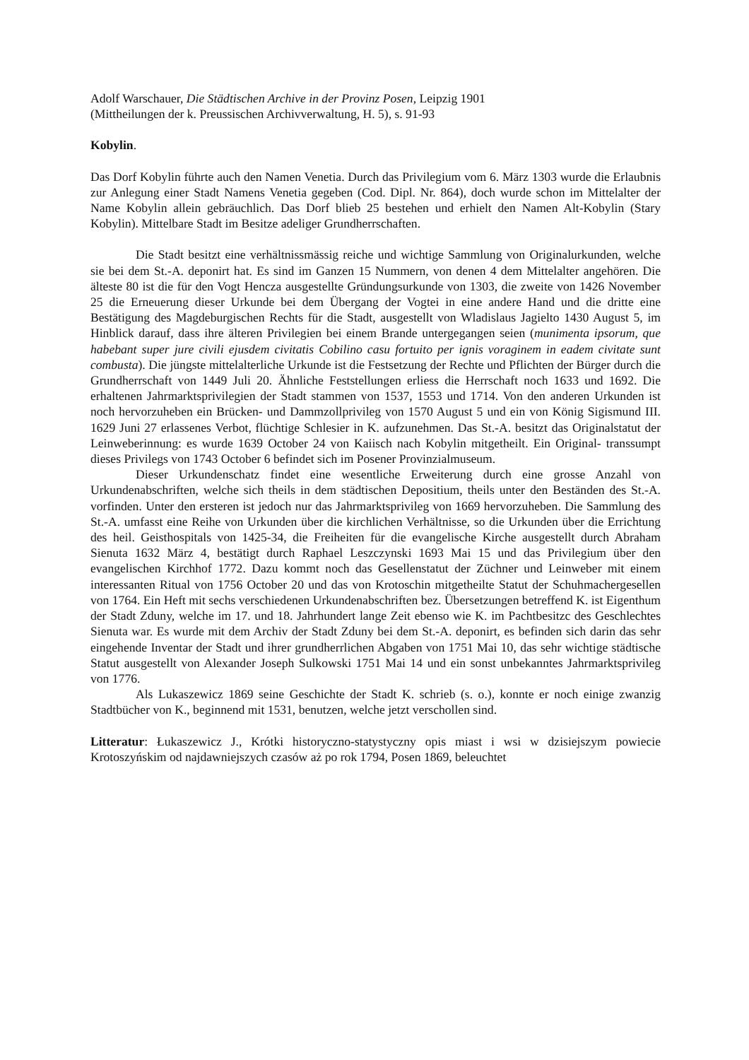Adolf Warschauer, Die Städtischen Archive in der Provinz Posen, Leipzig 1901
(Mittheilungen der k. Preussischen Archivverwaltung, H. 5), s. 91-93
Kobylin.
Das Dorf Kobylin führte auch den Namen Venetia. Durch das Privilegium vom 6. März 1303 wurde die Erlaubnis zur Anlegung einer Stadt Namens Venetia gegeben (Cod. Dipl. Nr. 864), doch wurde schon im Mittelalter der Name Kobylin allein gebräuchlich. Das Dorf blieb 25 bestehen und erhielt den Namen Alt-Kobylin (Stary Kobylin). Mittelbare Stadt im Besitze adeliger Grundherrschaften.
Die Stadt besitzt eine verhältnissmässig reiche und wichtige Sammlung von Originalurkunden, welche sie bei dem St.-A. deponirt hat. Es sind im Ganzen 15 Nummern, von denen 4 dem Mittelalter angehören. Die älteste 80 ist die für den Vogt Hencza ausgestellte Gründungsurkunde von 1303, die zweite von 1426 November 25 die Erneuerung dieser Urkunde bei dem Übergang der Vogtei in eine andere Hand und die dritte eine Bestätigung des Magdeburgischen Rechts für die Stadt, ausgestellt von Wladislaus Jagielto 1430 August 5, im Hinblick darauf, dass ihre älteren Privilegien bei einem Brande untergegangen seien (munimenta ipsorum, que habebant super jure civili ejusdem civitatis Cobilino casu fortuito per ignis voraginem in eadem civitate sunt combusta). Die jüngste mittelalterliche Urkunde ist die Festsetzung der Rechte und Pflichten der Bürger durch die Grundherrschaft von 1449 Juli 20. Ähnliche Feststellungen erliess die Herrschaft noch 1633 und 1692. Die erhaltenen Jahrmarktsprivilegien der Stadt stammen von 1537, 1553 und 1714. Von den anderen Urkunden ist noch hervorzuheben ein Brücken- und Dammzollprivileg von 1570 August 5 und ein von König Sigismund III. 1629 Juni 27 erlassenes Verbot, flüchtige Schlesier in K. aufzunehmen. Das St.-A. besitzt das Originalstatut der Leinweberinnung: es wurde 1639 October 24 von Kaiisch nach Kobylin mitgetheilt. Ein Original- transsumpt dieses Privilegs von 1743 October 6 befindet sich im Posener Provinzialmuseum.
Dieser Urkundenschatz findet eine wesentliche Erweiterung durch eine grosse Anzahl von Urkundenabschriften, welche sich theils in dem städtischen Depositium, theils unter den Beständen des St.-A. vorfinden. Unter den ersteren ist jedoch nur das Jahrmarktsprivileg von 1669 hervorzuheben. Die Sammlung des St.-A. umfasst eine Reihe von Urkunden über die kirchlichen Verhältnisse, so die Urkunden über die Errichtung des heil. Geisthospitals von 1425-34, die Freiheiten für die evangelische Kirche ausgestellt durch Abraham Sienuta 1632 März 4, bestätigt durch Raphael Leszczynski 1693 Mai 15 und das Privilegium über den evangelischen Kirchhof 1772. Dazu kommt noch das Gesellenstatut der Züchner und Leinweber mit einem interessanten Ritual von 1756 October 20 und das von Krotoschin mitgetheilte Statut der Schuhmachergesellen von 1764. Ein Heft mit sechs verschiedenen Urkundenabschriften bez. Übersetzungen betreffend K. ist Eigenthum der Stadt Zduny, welche im 17. und 18. Jahrhundert lange Zeit ebenso wie K. im Pachtbesitzc des Geschlechtes Sienuta war. Es wurde mit dem Archiv der Stadt Zduny bei dem St.-A. deponirt, es befinden sich darin das sehr eingehende Inventar der Stadt und ihrer grundherrlichen Abgaben von 1751 Mai 10, das sehr wichtige städtische Statut ausgestellt von Alexander Joseph Sulkowski 1751 Mai 14 und ein sonst unbekanntes Jahrmarktsprivileg von 1776.
Als Lukaszewicz 1869 seine Geschichte der Stadt K. schrieb (s. o.), konnte er noch einige zwanzig Stadtbücher von K., beginnend mit 1531, benutzen, welche jetzt verschollen sind.
Litteratur: Łukaszewicz J., Krótki historyczno-statystyczny opis miast i wsi w dzisiejszym powiecie Krotoszyńskim od najdawniejszych czasów aż po rok 1794, Posen 1869, beleuchtet